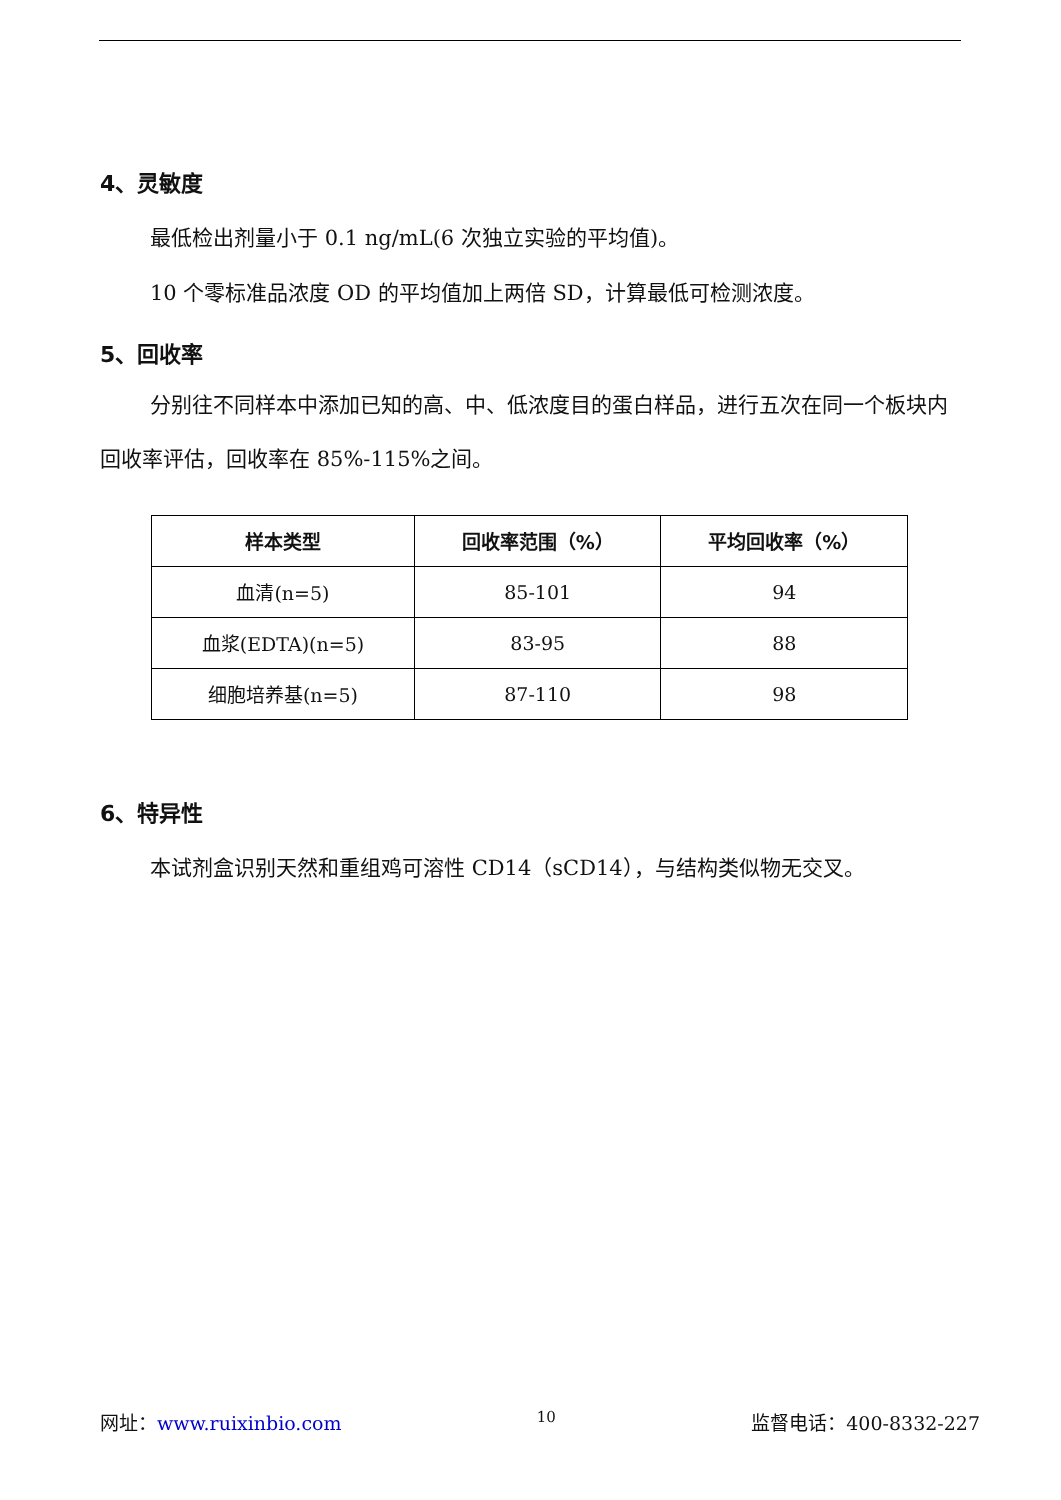4、灵敏度
最低检出剂量小于 0.1 ng/mL(6 次独立实验的平均值)。
10 个零标准品浓度 OD 的平均值加上两倍 SD，计算最低可检测浓度。
5、回收率
分别往不同样本中添加已知的高、中、低浓度目的蛋白样品，进行五次在同一个板块内回收率评估，回收率在 85%-115%之间。
| 样本类型 | 回收率范围（%） | 平均回收率（%） |
| --- | --- | --- |
| 血清(n=5) | 85-101 | 94 |
| 血浆(EDTA)(n=5) | 83-95 | 88 |
| 细胞培养基(n=5) | 87-110 | 98 |
6、特异性
本试剂盒识别天然和重组鸡可溶性 CD14（sCD14），与结构类似物无交叉。
网址：www.ruixinbio.com 10 监督电话：400-8332-227